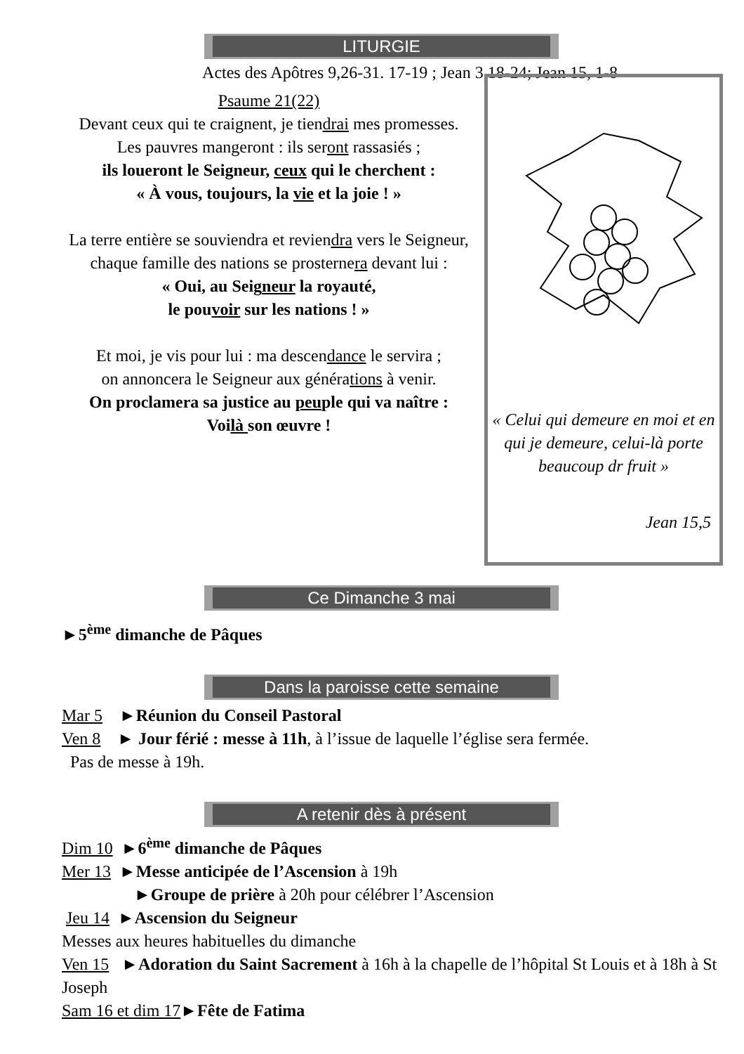LITURGIE
Actes des Apôtres 9,26-31. 17-19 ; Jean 3,18-24; Jean 15, 1-8
Psaume 21(22)
Devant ceux qui te craignent, je tiendrai mes promesses.
Les pauvres mangeront : ils seront rassasiés ;
ils loueront le Seigneur, ceux qui le cherchent :
« À vous, toujours, la vie et la joie ! »
La terre entière se souviendra et reviendra vers le Seigneur,
chaque famille des nations se prosternera devant lui :
« Oui, au Seigneur la royauté,
le pouvoir sur les nations ! »
Et moi, je vis pour lui : ma descendance le servira ;
on annoncera le Seigneur aux générations à venir.
On proclamera sa justice au peuple qui va naître :
Voilà son œuvre !
« Celui qui demeure en moi et en qui je demeure, celui-là porte beaucoup dr fruit »
Jean 15,5
Ce Dimanche 3 mai
►5<sup>ème</sup> dimanche de Pâques
Dans la paroisse cette semaine
Mar 5 ►Réunion du Conseil Pastoral
Ven 8 ► Jour férié : messe à 11h, à l’issue de laquelle l’église sera fermée.
Pas de messe à 19h.
A retenir dès à présent
Dim 10 ►6<sup>ème</sup> dimanche de Pâques
Mer 13 ►Messe anticipée de l’Ascension à 19h
►Groupe de prière à 20h pour célébrer l’Ascension
Jeu 14 ►Ascension du Seigneur
Messes aux heures habituelles du dimanche
Ven 15 ►Adoration du Saint Sacrement à 16h à la chapelle de l’hôpital St Louis et à 18h à St Joseph
Sam 16 et dim 17►Fête de Fatima